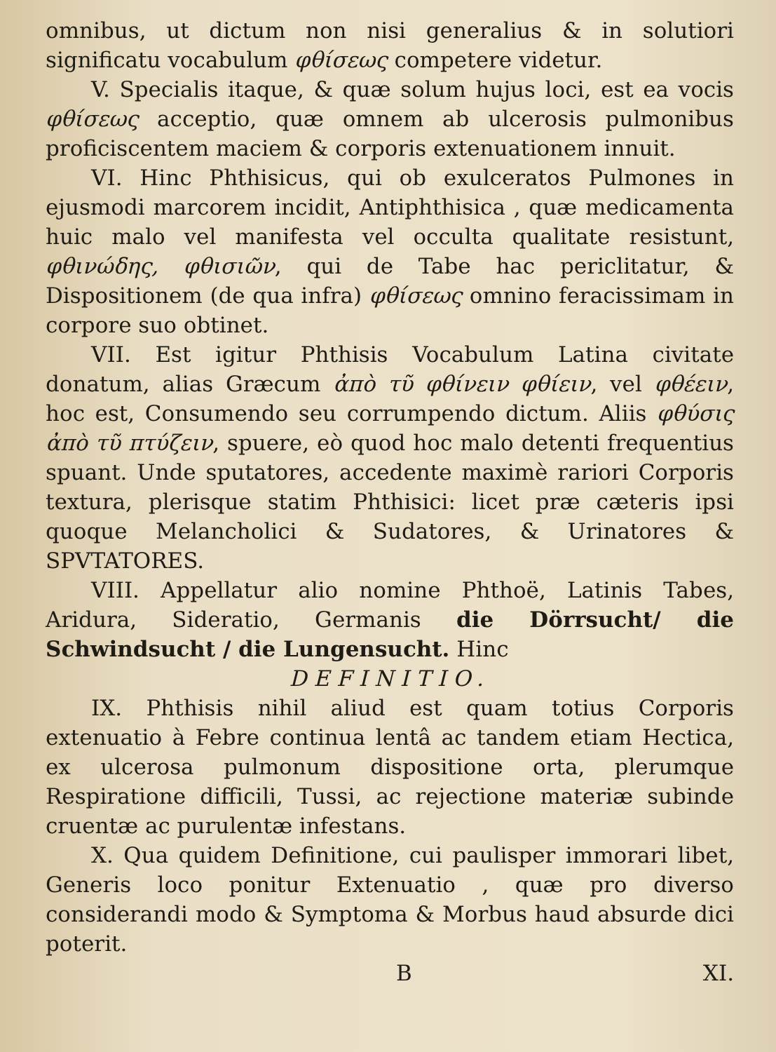omnibus, ut dictum non nisi generalius & in solutiori significatu vocabulum φθίσεως competere videtur.
V. Specialis itaque, & quæ solum hujus loci, est ea vocis φθίσεως acceptio, quæ omnem ab ulcerosis pulmonibus proficiscentem maciem & corporis extenuationem innuit.
VI. Hinc Phthisicus, qui ob exulceratos Pulmones in ejusmodi marcorem incidit, Antiphthisica , quæ medicamenta huic malo vel manifesta vel occulta qualitate resistunt, φθινώδης, φθισιῶν, qui de Tabe hac periclitatur, & Dispositionem (de qua infra) φθίσεως omnino feracissimam in corpore suo obtinet.
VII. Est igitur Phthisis Vocabulum Latina civitate donatum, alias Græcum ἀπὸ τῦ φθίνειν φθίειν, vel φθέειν, hoc est, Consumendo seu corrumpendo dictum. Aliis φθύσις ἀπὸ τῦ πτύζειν, spuere, eò quod hoc malo detenti frequentius spuant. Unde sputatores, accedente maximè rariori Corporis textura, plerisque statim Phthisici: licet præ cæteris ipsi quoque Melancholici & Sudatores, & Urinatores & SPVTATORES.
VIII. Appellatur alio nomine Phthoë, Latinis Tabes, Aridura, Sideratio, Germanis die Dörrsucht/ die Schwindsucht / die Lungensucht. Hinc
DEFINITIO.
IX. Phthisis nihil aliud est quam totius Corporis extenuatio à Febre continua lentâ ac tandem etiam Hectica, ex ulcerosa pulmonum dispositione orta, plerumque Respiratione difficili, Tussi, ac rejectione materiæ subinde cruentæ ac purulentæ infestans.
X. Qua quidem Definitione, cui paulisper immorari libet, Generis loco ponitur Extenuatio , quæ pro diverso considerandi modo & Symptoma & Morbus haud absurde dici poterit.
B XI.